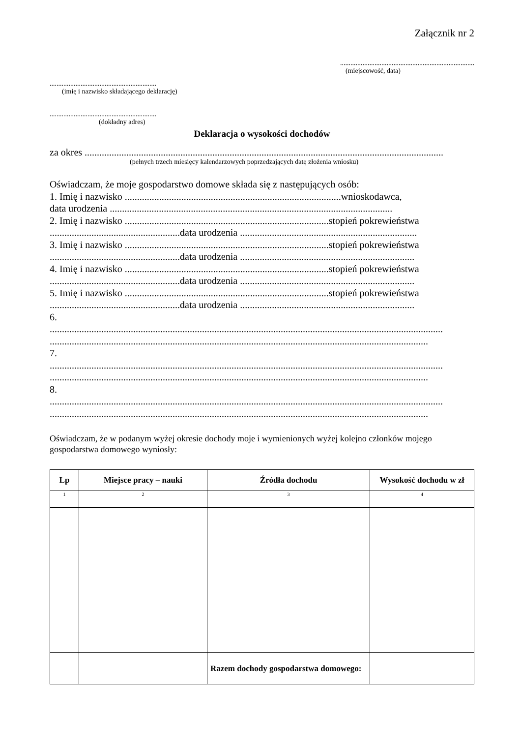Załącznik nr 2
..............................................................................
(miejscowość, data)
..............................................................
(imię i nazwisko składającego deklarację)
..............................................................
(dokładny adres)
Deklaracja o wysokości dochodów
za okres ..................................................................................................................................................
(pełnych trzech miesięcy kalendarzowych poprzedzających datę złożenia wniosku)
Oświadczam, że moje gospodarstwo domowe składa się z następujących osób:
1. Imię i nazwisko ........................................................................................wnioskodawca,
data urodzenia ...................................................................................................................
2. Imię i nazwisko ...................................................................................stopień pokrewieństwa
.....................................................data urodzenia ........................................................................
3. Imię i nazwisko ...................................................................................stopień pokrewieństwa
.....................................................data urodzenia .......................................................................
4. Imię i nazwisko ...................................................................................stopień pokrewieństwa
.....................................................data urodzenia .......................................................................
5. Imię i nazwisko ...................................................................................stopień pokrewieństwa
.....................................................data urodzenia .......................................................................
6.
................................................................................................................................................................
..........................................................................................................................................................
7.
................................................................................................................................................................
..........................................................................................................................................................
8.
................................................................................................................................................................
..........................................................................................................................................................
Oświadczam, że w podanym wyżej okresie dochody moje i wymienionych wyżej kolejno członków mojego gospodarstwa domowego wyniosły:
| Lp | Miejsce pracy – nauki | Źródła dochodu | Wysokość dochodu w zł |
| --- | --- | --- | --- |
| 1 | 2 | 3 | 4 |
| | | Razem dochody gospodarstwa domowego: | |